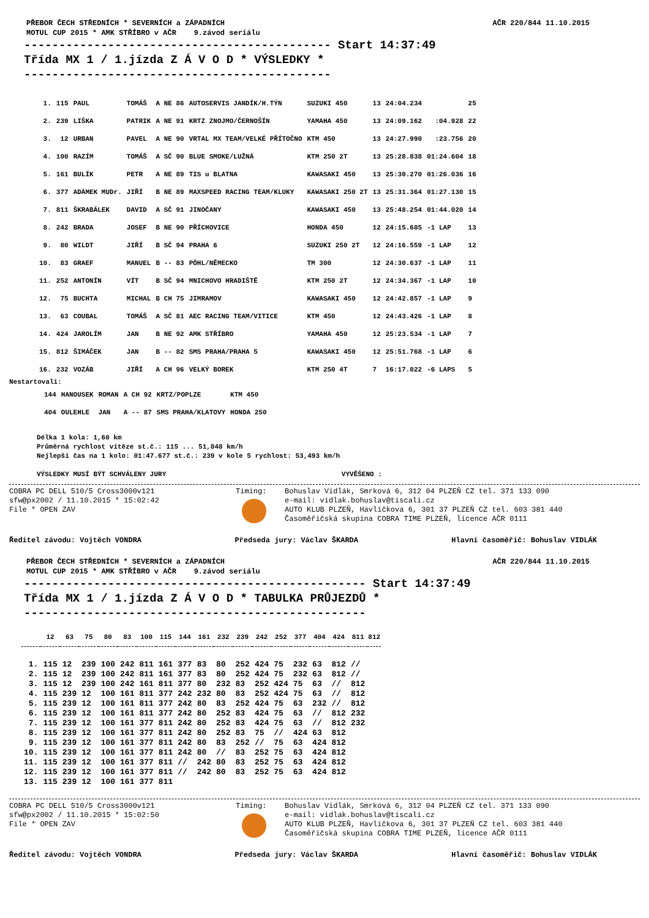PŘEBOR ČECH STŘEDNÍCH * SEVERNÍCH a ZÁPADNÍCH
MOTUL CUP 2015 * AMK STŘÍBRO v AČR 9.závod seriálu AČR 220/844 11.10.2015
-------------------------------------------- Start 14:37:49 Třída MX 1 / 1.jízda Z Á V O D * VÝSLEDKY * --------------------------------------------
| 1. | 115 | PAUL | TOMÁŠ | A NE 86 | AUTOSERVIS JANDÍK/H.TÝN | SUZUKI 450 | 13 | 24:04.234 | | 25 |
| 2. | 239 | LIŠKA | PATRIK | A NE 91 | KRTZ ZNOJMO/ČERNOŠÍN | YAMAHA 450 | 13 | 24:09.162 | :04.928 | 22 |
| 3. | 12 | URBAN | PAVEL | A NE 90 | VRTAL MX TEAM/VELKÉ PŘÍTOČNO | KTM 450 | 13 | 24:27.990 | :23.756 | 20 |
| 4. | 100 | RAZÍM | TOMÁŠ | A SČ 90 | BLUE SMOKE/LUŽNÁ | KTM 250 2T | 13 | 25:28.838 | 01:24.604 | 18 |
| 5. | 161 | BULÍK | PETR | A NE 89 | TIS u BLATNA | KAWASAKI 450 | 13 | 25:30.270 | 01:26.036 | 16 |
| 6. | 377 | ADÁMEK MUDr. | JIŘÍ | B NE 89 | MAXSPEED RACING TEAM/KLUKY | KAWASAKI 250 2T | 13 | 25:31.364 | 01:27.130 | 15 |
| 7. | 811 | ŠKRABÁLEK | DAVID | A SČ 91 | JINOČANY | KAWASAKI 450 | 13 | 25:48.254 | 01:44.020 | 14 |
| 8. | 242 | BRADA | JOSEF | B NE 90 | PŘÍCHOVICE | HONDA 450 | 12 | 24:15.685 | -1 LAP | 13 |
| 9. | 80 | WILDT | JIŘÍ | B SČ 94 | PRAHA 6 | SUZUKI 250 2T | 12 | 24:16.559 | -1 LAP | 12 |
| 10. | 83 | GRAEF | MANUEL | B -- 83 | PÖHL/NĚMECKO | TM 300 | 12 | 24:30.637 | -1 LAP | 11 |
| 11. | 252 | ANTONÍN | VÍT | B SČ 94 | MNICHOVO HRADIŠTĚ | KTM 250 2T | 12 | 24:34.367 | -1 LAP | 10 |
| 12. | 75 | BUCHTA | MICHAL | B CH 75 | JIMRAMOV | KAWASAKI 450 | 12 | 24:42.857 | -1 LAP | 9 |
| 13. | 63 | COUBAL | TOMÁŠ | A SČ 81 | AEC RACING TEAM/VITICE | KTM 450 | 12 | 24:43.426 | -1 LAP | 8 |
| 14. | 424 | JAROLÍM | JAN | B NE 92 | AMK STŘÍBRO | YAMAHA 450 | 12 | 25:23.534 | -1 LAP | 7 |
| 15. | 812 | ŠIMÁČEK | JAN | B -- 82 | SMS PRAHA/PRAHA 5 | KAWASAKI 450 | 12 | 25:51.768 | -1 LAP | 6 |
| 16. | 232 | VOZÁB | JIŘÍ | A CH 96 | VELKÝ BOREK | KTM 250 4T | 7 | 16:17.022 | -6 LAPS | 5 |
Nestartovali:
| | 144 | HANOUSEK | ROMAN | A CH 92 | KRTZ/POPLZE | KTM 450 |
| | 404 | OULEHLE | JAN | A -- 87 | SMS PRAHA/KLATOVY | HONDA 250 |
Délka 1 kola: 1,60 km
Průměrná rychlost vítěze st.č.: 115 ... 51,848 km/h
Nejlepší čas na 1 kolo: 01:47.677 st.č.: 239 v kole 5 rychlost: 53,493 km/h
VÝSLEDKY MUSÍ BÝT SCHVÁLENY JURY VYVĚŠENO :
COBRA PC DELL 510/5 Cross3000v121
sfw@px2002 / 11.10.2015 * 15:02:42
File * OPEN ZAV
Timing: Bohuslav Vidlák, Smrková 6, 312 04 PLZEŇ CZ tel. 371 133 090
e-mail: vidlak.bohuslav@tiscali.cz
AUTO KLUB PLZEŇ, Havlíčkova 6, 301 37 PLZEŇ CZ tel. 603 381 440
Časoměřičská skupina COBRA TIME PLZEŇ, licence AČR 0111
Ředitel závodu: Vojtěch VONDRA Předseda jury: Václav ŠKARDA Hlavní časoměřič: Bohuslav VIDLÁK
PŘEBOR ČECH STŘEDNÍCH * SEVERNÍCH a ZÁPADNÍCH
MOTUL CUP 2015 * AMK STŘÍBRO v AČR 9.závod seriálu AČR 220/844 11.10.2015
------------------------------------------------- Start 14:37:49 Třída MX 1 / 1.jízda Z Á V O D * TABULKA PRŮJEZDŮ * -------------------------------------------------
| | 12 | 63 | 75 | 80 | 83 | 100 | 115 | 144 | 161 | 232 | 239 | 242 | 252 | 377 | 404 | 424 | 811 | 812 |
| --- | --- | --- | --- | --- | --- | --- | --- | --- | --- | --- | --- | --- | --- | --- | --- | --- | --- | --- |
| 1. | 115 | 12 | 239 | 100 | 242 | 811 | 161 | 377 | 83 | 80 | 252 | 424 | 75 | 232 | 63 | 812 | // | |
| 2. | 115 | 12 | 239 | 100 | 242 | 811 | 161 | 377 | 83 | 80 | 252 | 424 | 75 | 232 | 63 | 812 | // | |
| 3. | 115 | 12 | 239 | 100 | 242 | 161 | 811 | 377 | 80 | 232 | 83 | 252 | 424 | 75 | 63 | // | 812 | |
| 4. | 115 | 239 | 12 | 100 | 161 | 811 | 377 | 242 | 232 | 80 | 83 | 252 | 424 | 75 | 63 | // | 812 | |
| 5. | 115 | 239 | 12 | 100 | 161 | 811 | 377 | 242 | 80 | 83 | 252 | 424 | 75 | 63 | 232 | // | 812 | |
| 6. | 115 | 239 | 12 | 100 | 161 | 811 | 377 | 242 | 80 | 252 | 83 | 424 | 75 | 63 | // | 812 | 232 | |
| 7. | 115 | 239 | 12 | 100 | 161 | 377 | 811 | 242 | 80 | 252 | 83 | 424 | 75 | 63 | // | 812 | 232 | |
| 8. | 115 | 239 | 12 | 100 | 161 | 377 | 811 | 242 | 80 | 252 | 83 | 75 | // | 424 | 63 | 812 | | |
| 9. | 115 | 239 | 12 | 100 | 161 | 377 | 811 | 242 | 80 | 83 | 252 | // | 75 | 63 | 424 | 812 | | |
| 10. | 115 | 239 | 12 | 100 | 161 | 377 | 811 | 242 | 80 | // | 83 | 252 | 75 | 63 | 424 | 812 | | |
| 11. | 115 | 239 | 12 | 100 | 161 | 377 | 811 | // | 242 | 80 | 83 | 252 | 75 | 63 | 424 | 812 | | |
| 12. | 115 | 239 | 12 | 100 | 161 | 377 | 811 | // | 242 | 80 | 83 | 252 | 75 | 63 | 424 | 812 | | |
| 13. | 115 | 239 | 12 | 100 | 161 | 377 | 811 | | | | | | | | | | | |
COBRA PC DELL 510/5 Cross3000v121
sfw@px2002 / 11.10.2015 * 15:02:50
File * OPEN ZAV
Timing: Bohuslav Vidlák, Smrková 6, 312 04 PLZEŇ CZ tel. 371 133 090
e-mail: vidlak.bohuslav@tiscali.cz
AUTO KLUB PLZEŇ, Havlíčkova 6, 301 37 PLZEŇ CZ tel. 603 381 440
Časoměřičská skupina COBRA TIME PLZEŇ, licence AČR 0111
Ředitel závodu: Vojtěch VONDRA Předseda jury: Václav ŠKARDA Hlavní časoměřič: Bohuslav VIDLÁK